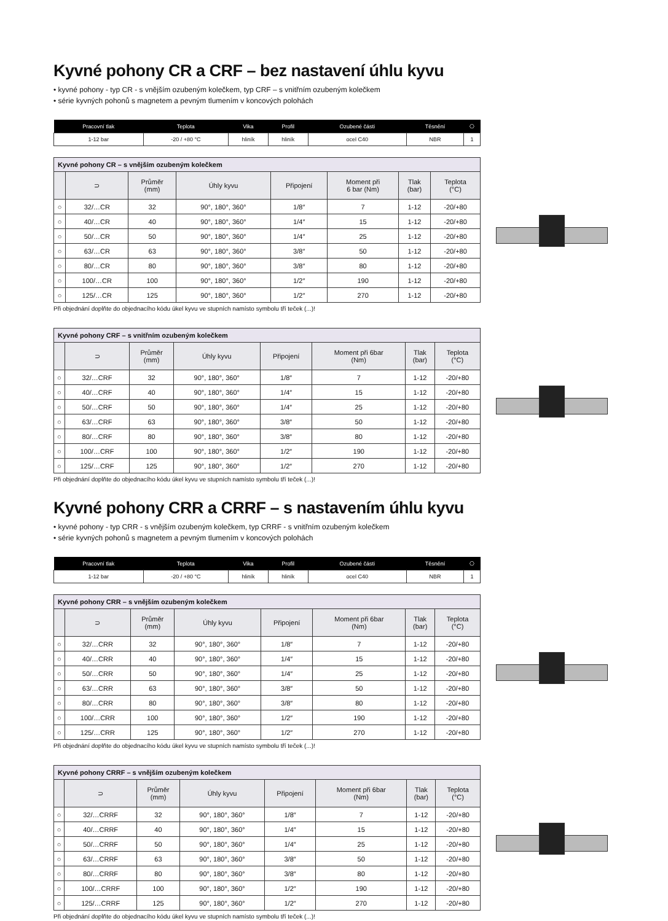Kyvné pohony CR a CRF – bez nastavení úhlu kyvu
• kyvné pohony - typ CR - s vnějším ozubeným kolečkem, typ CRF – s vnitřním ozubeným kolečkem
• série kyvných pohonů s magnetem a pevným tlumením v koncových polohách
| Pracovní tlak | Teplota | Vika | Profil | Ozubené části | Těsnění | ⎔ |
| --- | --- | --- | --- | --- | --- | --- |
| 1-12 bar | -20 / +80 °C | hliník | hliník | ocel C40 | NBR | 1 |
| Kyvné pohony CR – s vnějším ozubeným kolečkem | | | | | | | |
| | ⊃ | Průměr (mm) | Úhly kyvu | Připojení | Moment při 6 bar (Nm) | Tlak (bar) | Teplota (°C) |
| ○ | 32/…CR | 32 | 90°, 180°, 360° | 1/8″ | 7 | 1-12 | -20/+80 |
| ○ | 40/…CR | 40 | 90°, 180°, 360° | 1/4″ | 15 | 1-12 | -20/+80 |
| ○ | 50/…CR | 50 | 90°, 180°, 360° | 1/4″ | 25 | 1-12 | -20/+80 |
| ○ | 63/…CR | 63 | 90°, 180°, 360° | 3/8″ | 50 | 1-12 | -20/+80 |
| ○ | 80/…CR | 80 | 90°, 180°, 360° | 3/8″ | 80 | 1-12 | -20/+80 |
| ○ | 100/…CR | 100 | 90°, 180°, 360° | 1/2″ | 190 | 1-12 | -20/+80 |
| ○ | 125/…CR | 125 | 90°, 180°, 360° | 1/2″ | 270 | 1-12 | -20/+80 |
Při objednání doplňte do objednacího kódu úkel kyvu ve stupních namísto symbolu tří teček (...)!
| Kyvné pohony CRF – s vnitřním ozubeným kolečkem | | | | | | | |
| | ⊃ | Průměr (mm) | Úhly kyvu | Připojení | Moment při 6bar (Nm) | Tlak (bar) | Teplota (°C) |
| ○ | 32/…CRF | 32 | 90°, 180°, 360° | 1/8″ | 7 | 1-12 | -20/+80 |
| ○ | 40/…CRF | 40 | 90°, 180°, 360° | 1/4″ | 15 | 1-12 | -20/+80 |
| ○ | 50/…CRF | 50 | 90°, 180°, 360° | 1/4″ | 25 | 1-12 | -20/+80 |
| ○ | 63/…CRF | 63 | 90°, 180°, 360° | 3/8″ | 50 | 1-12 | -20/+80 |
| ○ | 80/…CRF | 80 | 90°, 180°, 360° | 3/8″ | 80 | 1-12 | -20/+80 |
| ○ | 100/…CRF | 100 | 90°, 180°, 360° | 1/2″ | 190 | 1-12 | -20/+80 |
| ○ | 125/…CRF | 125 | 90°, 180°, 360° | 1/2″ | 270 | 1-12 | -20/+80 |
Při objednání doplňte do objednacího kódu úkel kyvu ve stupních namísto symbolu tří teček (...)!
Kyvné pohony CRR a CRRF – s nastavením úhlu kyvu
• kyvné pohony - typ CRR - s vnějším ozubeným kolečkem, typ CRRF - s vnitřním ozubeným kolečkem
• série kyvných pohonů s magnetem a pevným tlumením v koncových polohách
| Pracovní tlak | Teplota | Vika | Profil | Ozubené části | Těsnění | ⎔ |
| --- | --- | --- | --- | --- | --- | --- |
| 1-12 bar | -20 / +80 °C | hliník | hliník | ocel C40 | NBR | 1 |
| Kyvné pohony CRR – s vnějším ozubeným kolečkem | | | | | | | |
| | ⊃ | Průměr (mm) | Úhly kyvu | Připojení | Moment při 6bar (Nm) | Tlak (bar) | Teplota (°C) |
| ○ | 32/…CRR | 32 | 90°, 180°, 360° | 1/8″ | 7 | 1-12 | -20/+80 |
| ○ | 40/…CRR | 40 | 90°, 180°, 360° | 1/4″ | 15 | 1-12 | -20/+80 |
| ○ | 50/…CRR | 50 | 90°, 180°, 360° | 1/4″ | 25 | 1-12 | -20/+80 |
| ○ | 63/…CRR | 63 | 90°, 180°, 360° | 3/8″ | 50 | 1-12 | -20/+80 |
| ○ | 80/…CRR | 80 | 90°, 180°, 360° | 3/8″ | 80 | 1-12 | -20/+80 |
| ○ | 100/…CRR | 100 | 90°, 180°, 360° | 1/2″ | 190 | 1-12 | -20/+80 |
| ○ | 125/…CRR | 125 | 90°, 180°, 360° | 1/2″ | 270 | 1-12 | -20/+80 |
Při objednání doplňte do objednacího kódu úkel kyvu ve stupních namísto symbolu tří teček (...)!
| Kyvné pohony CRRF – s vnějším ozubeným kolečkem | | | | | | | |
| | ⊃ | Průměr (mm) | Úhly kyvu | Připojení | Moment při 6bar (Nm) | Tlak (bar) | Teplota (°C) |
| ○ | 32/…CRRF | 32 | 90°, 180°, 360° | 1/8″ | 7 | 1-12 | -20/+80 |
| ○ | 40/…CRRF | 40 | 90°, 180°, 360° | 1/4″ | 15 | 1-12 | -20/+80 |
| ○ | 50/…CRRF | 50 | 90°, 180°, 360° | 1/4″ | 25 | 1-12 | -20/+80 |
| ○ | 63/…CRRF | 63 | 90°, 180°, 360° | 3/8″ | 50 | 1-12 | -20/+80 |
| ○ | 80/…CRRF | 80 | 90°, 180°, 360° | 3/8″ | 80 | 1-12 | -20/+80 |
| ○ | 100/…CRRF | 100 | 90°, 180°, 360° | 1/2″ | 190 | 1-12 | -20/+80 |
| ○ | 125/…CRRF | 125 | 90°, 180°, 360° | 1/2″ | 270 | 1-12 | -20/+80 |
Při objednání doplňte do objednacího kódu úkel kyvu ve stupních namísto symbolu tří teček (...)!